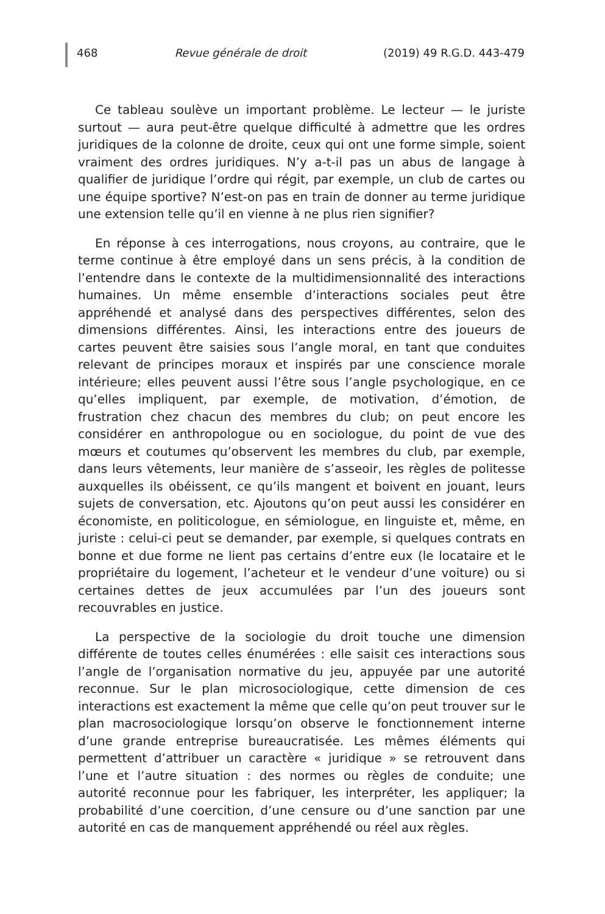468 Revue générale de droit (2019) 49 R.G.D. 443-479
Ce tableau soulève un important problème. Le lecteur — le juriste surtout — aura peut-être quelque difficulté à admettre que les ordres juridiques de la colonne de droite, ceux qui ont une forme simple, soient vraiment des ordres juridiques. N’y a-t-il pas un abus de langage à qualifier de juridique l’ordre qui régit, par exemple, un club de cartes ou une équipe sportive? N’est-on pas en train de donner au terme juridique une extension telle qu’il en vienne à ne plus rien signifier?
En réponse à ces interrogations, nous croyons, au contraire, que le terme continue à être employé dans un sens précis, à la condition de l’entendre dans le contexte de la multidimensionnalité des interactions humaines. Un même ensemble d’interactions sociales peut être appréhendé et analysé dans des perspectives différentes, selon des dimensions différentes. Ainsi, les interactions entre des joueurs de cartes peuvent être saisies sous l’angle moral, en tant que conduites relevant de principes moraux et inspirés par une conscience morale intérieure; elles peuvent aussi l’être sous l’angle psychologique, en ce qu’elles impliquent, par exemple, de motivation, d’émotion, de frustration chez chacun des membres du club; on peut encore les considérer en anthropologue ou en sociologue, du point de vue des mœurs et coutumes qu’observent les membres du club, par exemple, dans leurs vêtements, leur manière de s’asseoir, les règles de politesse auxquelles ils obéissent, ce qu’ils mangent et boivent en jouant, leurs sujets de conversation, etc. Ajoutons qu’on peut aussi les considérer en économiste, en politicologue, en sémiologue, en linguiste et, même, en juriste : celui-ci peut se demander, par exemple, si quelques contrats en bonne et due forme ne lient pas certains d’entre eux (le locataire et le propriétaire du logement, l’acheteur et le vendeur d’une voiture) ou si certaines dettes de jeux accumulées par l’un des joueurs sont recouvrables en justice.
La perspective de la sociologie du droit touche une dimension différente de toutes celles énumérées : elle saisit ces interactions sous l’angle de l’organisation normative du jeu, appuyée par une autorité reconnue. Sur le plan microsociologique, cette dimension de ces interactions est exactement la même que celle qu’on peut trouver sur le plan macrosociologique lorsqu’on observe le fonctionnement interne d’une grande entreprise bureaucratisée. Les mêmes éléments qui permettent d’attribuer un caractère « juridique » se retrouvent dans l’une et l’autre situation : des normes ou règles de conduite; une autorité reconnue pour les fabriquer, les interpréter, les appliquer; la probabilité d’une coercition, d’une censure ou d’une sanction par une autorité en cas de manquement appréhendé ou réel aux règles.